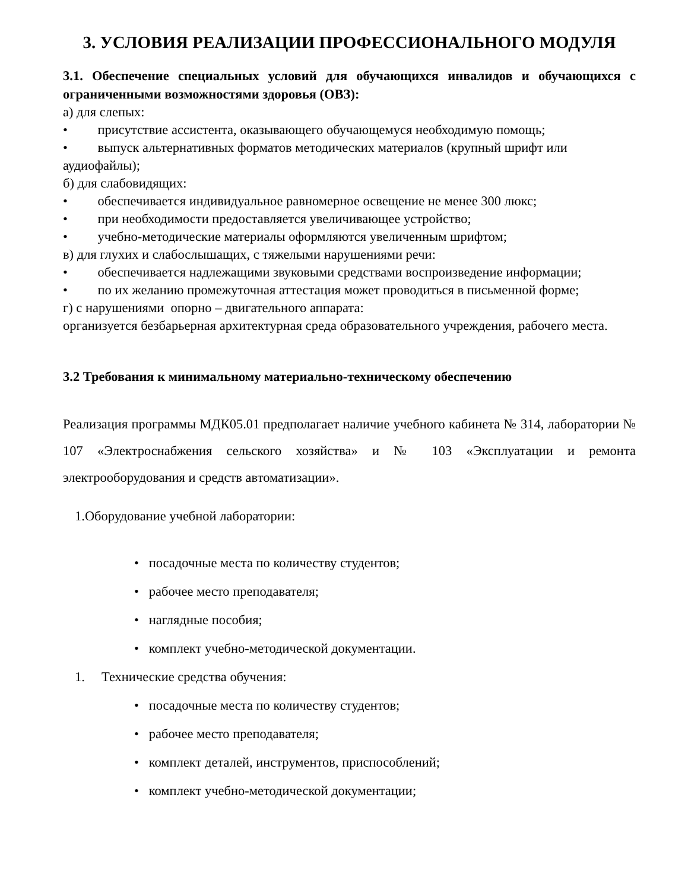3. УСЛОВИЯ РЕАЛИЗАЦИИ ПРОФЕССИОНАЛЬНОГО МОДУЛЯ
3.1. Обеспечение специальных условий для обучающихся инвалидов и обучающихся с ограниченными возможностями здоровья (ОВЗ):
а) для слепых:
• присутствие ассистента, оказывающего обучающемуся необходимую помощь;
• выпуск альтернативных форматов методических материалов (крупный шрифт или аудиофайлы);
б) для слабовидящих:
• обеспечивается индивидуальное равномерное освещение не менее 300 люкс;
• при необходимости предоставляется увеличивающее устройство;
• учебно-методические материалы оформляются увеличенным шрифтом;
в) для глухих и слабослышащих, с тяжелыми нарушениями речи:
• обеспечивается надлежащими звуковыми средствами воспроизведение информации;
• по их желанию промежуточная аттестация может проводиться в письменной форме;
г) с нарушениями опорно – двигательного аппарата:
организуется безбарьерная архитектурная среда образовательного учреждения, рабочего места.
3.2 Требования к минимальному материально-техническому обеспечению
Реализация программы МДК05.01 предполагает наличие учебного кабинета № 314, лаборатории № 107 «Электроснабжения сельского хозяйства» и № 103 «Эксплуатации и ремонта электрооборудования и средств автоматизации».
1.Оборудование учебной лаборатории:
• посадочные места по количеству студентов;
• рабочее место преподавателя;
• наглядные пособия;
• комплект учебно-методической документации.
1. Технические средства обучения:
• посадочные места по количеству студентов;
• рабочее место преподавателя;
• комплект деталей, инструментов, приспособлений;
• комплект учебно-методической документации;